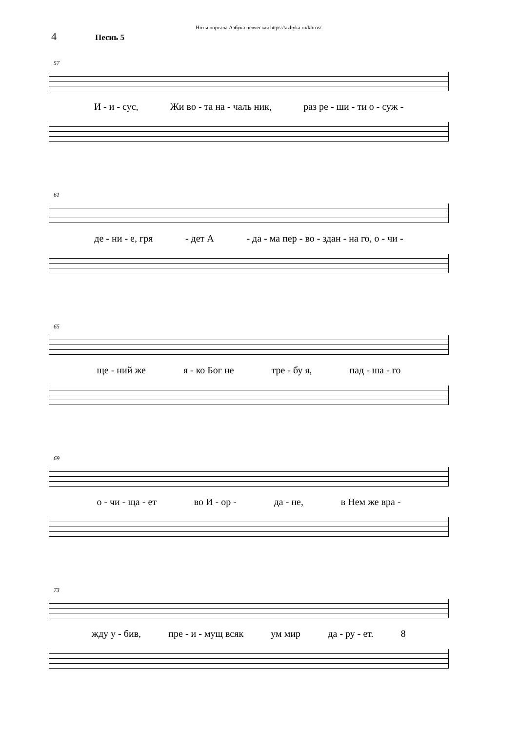Ноты портала Азбука певческая https://azbyka.ru/kliros/
4 Песнь 5
57
И - и - сус, Жи во - та на - чаль ник, раз ре - ши - ти о - суж -
61
де - ни - е, гря - дет А - да - ма пер - во - здан - на го, о - чи -
65
ще - ний же я - ко Бог не тре - бу я, пад - ша - го
69
о - чи - ща - ет во И - ор - да - не, в Нем же вра -
73
жду у - бив, пре - и - мущ всяк ум мир да - ру - ет. 8